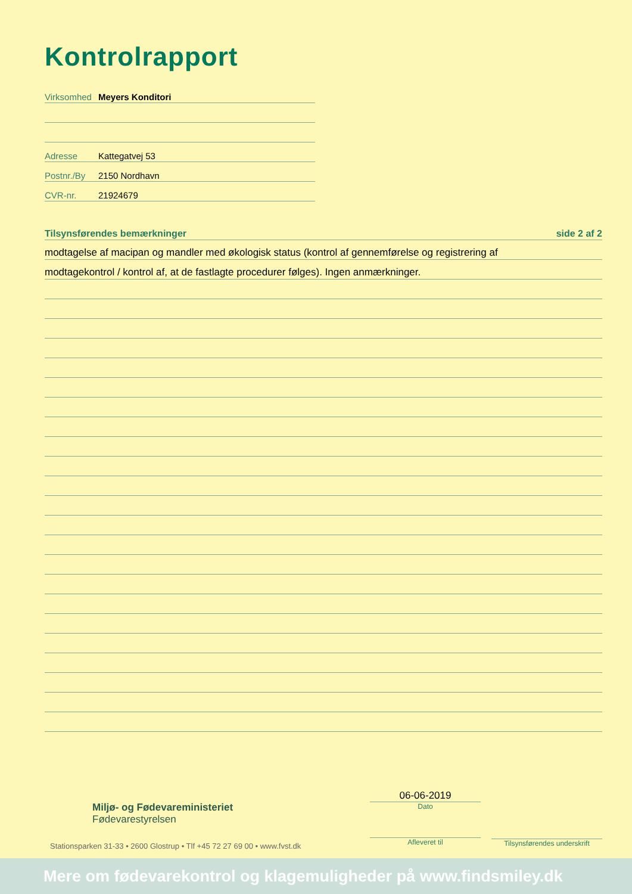Kontrolrapport
Virksomhed Meyers Konditori
Adresse Kattegatvej 53
Postnr./By 2150 Nordhavn
CVR-nr. 21924679
Tilsynsførendes bemærkninger side 2 af 2
modtagelse af macipan og mandler med økologisk status (kontrol af gennemførelse og registrering af
modtagekontrol / kontrol af, at de fastlagte procedurer følges). Ingen anmærkninger.
Miljø- og Fødevareministeriet
Fødevarestyrelsen
06-06-2019
Dato
Afleveret til
Tilsynsførendes underskrift
Stationsparken 31-33 • 2600 Glostrup • Tlf +45 72 27 69 00 • www.fvst.dk
Mere om fødevarekontrol og klagemuligheder på www.findsmiley.dk